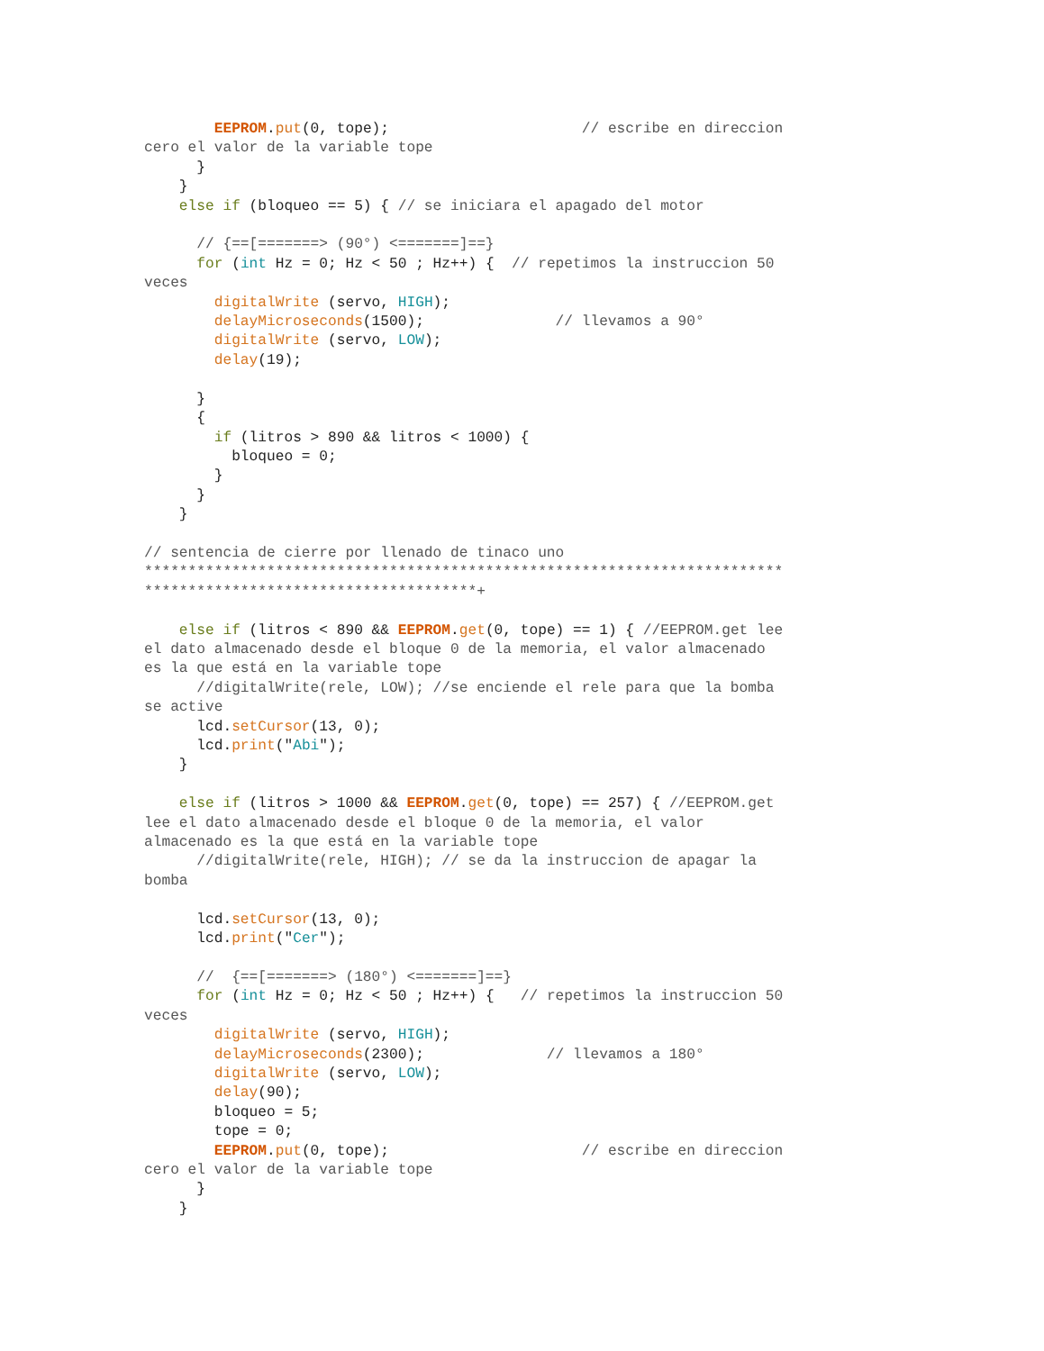EEPROM.put(0, tope);                      // escribe en direccion
cero el valor de la variable tope
      }
    }
    else if (bloqueo == 5) { // se iniciara el apagado del motor

      // {==[=======> (90°) <=======]==}
      for (int Hz = 0; Hz < 50 ; Hz++) {  // repetimos la instruccion 50
veces
        digitalWrite (servo, HIGH);
        delayMicroseconds(1500);               // llevamos a 90°
        digitalWrite (servo, LOW);
        delay(19);

      }
      {
        if (litros > 890 && litros < 1000) {
          bloqueo = 0;
        }
      }
    }

// sentencia de cierre por llenado de tinaco uno
*************************************************************************
**************************************+

    else if (litros < 890 && EEPROM.get(0, tope) == 1) { //EEPROM.get lee
el dato almacenado desde el bloque 0 de la memoria, el valor almacenado
es la que está en la variable tope
      //digitalWrite(rele, LOW); //se enciende el rele para que la bomba
se active
      lcd.setCursor(13, 0);
      lcd.print("Abi");
    }

    else if (litros > 1000 && EEPROM.get(0, tope) == 257) { //EEPROM.get
lee el dato almacenado desde el bloque 0 de la memoria, el valor
almacenado es la que está en la variable tope
      //digitalWrite(rele, HIGH); // se da la instruccion de apagar la
bomba

      lcd.setCursor(13, 0);
      lcd.print("Cer");

      //  {==[=======> (180°) <=======]==}
      for (int Hz = 0; Hz < 50 ; Hz++) {   // repetimos la instruccion 50
veces
        digitalWrite (servo, HIGH);
        delayMicroseconds(2300);              // llevamos a 180°
        digitalWrite (servo, LOW);
        delay(90);
        bloqueo = 5;
        tope = 0;
        EEPROM.put(0, tope);                      // escribe en direccion
cero el valor de la variable tope
      }
    }